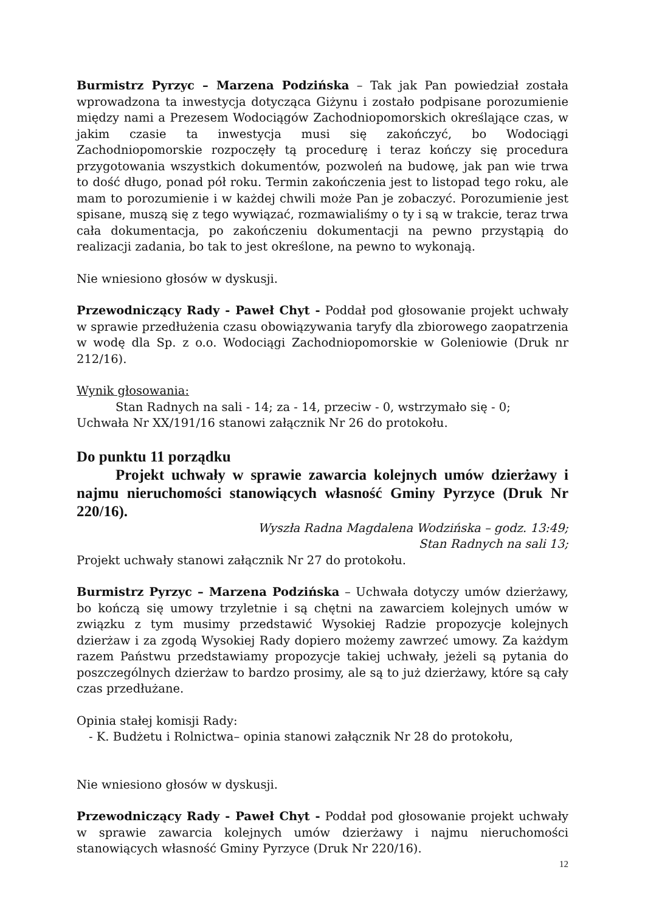Burmistrz Pyrzyc – Marzena Podzińska – Tak jak Pan powiedział została wprowadzona ta inwestycja dotycząca Giżynu i zostało podpisane porozumienie między nami a Prezesem Wodociągów Zachodniopomorskich określające czas, w jakim czasie ta inwestycja musi się zakończyć, bo Wodociągi Zachodniopomorskie rozpoczęły tą procedurę i teraz kończy się procedura przygotowania wszystkich dokumentów, pozwoleń na budowę, jak pan wie trwa to dość długo, ponad pół roku. Termin zakończenia jest to listopad tego roku, ale mam to porozumienie i w każdej chwili może Pan je zobaczyć. Porozumienie jest spisane, muszą się z tego wywiązać, rozmawialiśmy o ty i są w trakcie, teraz trwa cała dokumentacja, po zakończeniu dokumentacji na pewno przystąpią do realizacji zadania, bo tak to jest określone, na pewno to wykonają.
Nie wniesiono głosów w dyskusji.
Przewodniczący Rady - Paweł Chyt - Poddał pod głosowanie projekt uchwały w sprawie przedłużenia czasu obowiązywania taryfy dla zbiorowego zaopatrzenia w wodę dla Sp. z o.o. Wodociągi Zachodniopomorskie w Goleniowie (Druk nr 212/16).
Wynik głosowania:
Stan Radnych na sali - 14; za - 14, przeciw - 0, wstrzymało się - 0;
Uchwała Nr XX/191/16 stanowi załącznik Nr 26 do protokołu.
Do punktu 11 porządku
Projekt uchwały w sprawie zawarcia kolejnych umów dzierżawy i najmu nieruchomości stanowiących własność Gminy Pyrzyce (Druk Nr 220/16).
Wyszła Radna Magdalena Wodzińska – godz. 13:49;
Stan Radnych na sali 13;
Projekt uchwały stanowi załącznik Nr 27 do protokołu.
Burmistrz Pyrzyc – Marzena Podzińska – Uchwała dotyczy umów dzierżawy, bo kończą się umowy trzyletnie i są chętni na zawarciem kolejnych umów w związku z tym musimy przedstawić Wysokiej Radzie propozycje kolejnych dzierżaw i za zgodą Wysokiej Rady dopiero możemy zawrzeć umowy. Za każdym razem Państwu przedstawiamy propozycje takiej uchwały, jeżeli są pytania do poszczególnych dzierżaw to bardzo prosimy, ale są to już dzierżawy, które są cały czas przedłużane.
Opinia stałej komisji Rady:
- K. Budżetu i Rolnictwa– opinia stanowi załącznik Nr 28 do protokołu,
Nie wniesiono głosów w dyskusji.
Przewodniczący Rady - Paweł Chyt - Poddał pod głosowanie projekt uchwały w sprawie zawarcia kolejnych umów dzierżawy i najmu nieruchomości stanowiących własność Gminy Pyrzyce (Druk Nr 220/16).
12